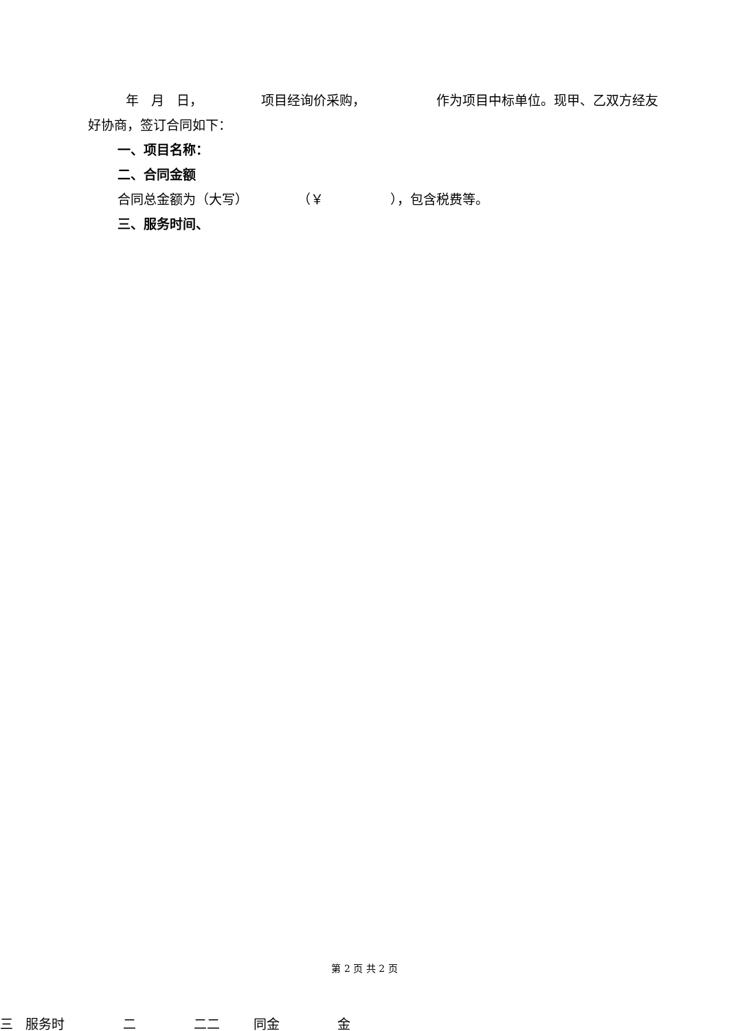年 月 日， 项目经询价采购， 作为项目中标单位。现甲、乙双方经友好协商，签订合同如下：
一、项目名称：
二、合同金额
合同总金额为（大写） （￥ ），包含税费等。
三、服务时间、
第 2 页 共 2 页
三 服务时 二 二二 同金 金